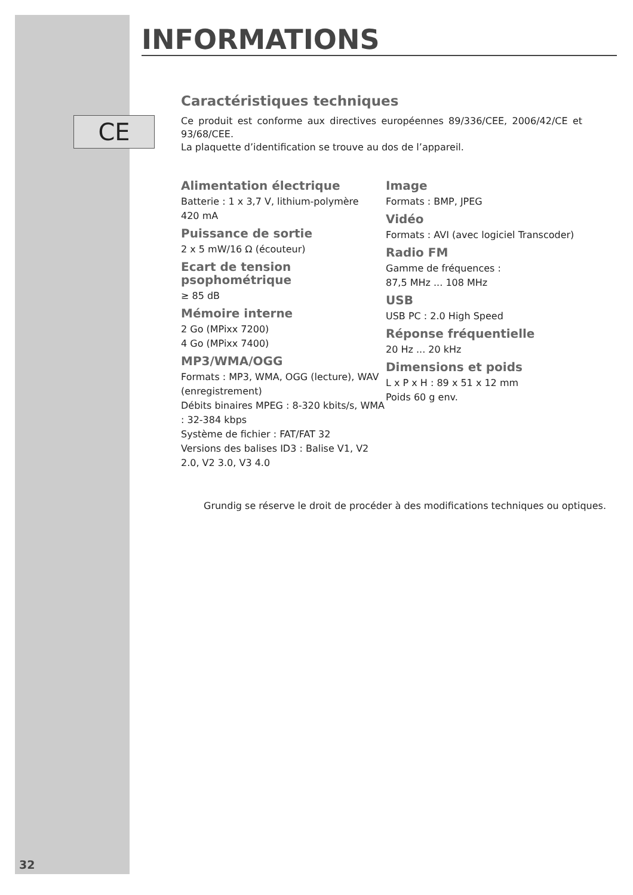CE
INFORMATIONS
Caractéristiques techniques
Ce produit est conforme aux directives européennes 89/336/CEE, 2006/42/CE et 93/68/CEE.
La plaquette d’identification se trouve au dos de l’appareil.
Alimentation électrique
Batterie : 1 x 3,7 V, lithium-polymère
420 mA
Puissance de sortie
2 x 5 mW/16 Ω (écouteur)
Ecart de tension psophométrique
≥ 85 dB
Mémoire interne
2 Go (MPixx 7200)
4 Go (MPixx 7400)
MP3/WMA/OGG
Formats : MP3, WMA, OGG (lecture), WAV (enregistrement)
Débits binaires MPEG : 8-320 kbits/s, WMA : 32-384 kbps
Système de fichier : FAT/FAT 32
Versions des balises ID3 : Balise V1, V2 2.0, V2 3.0, V3 4.0
Image
Formats : BMP, JPEG
Vidéo
Formats : AVI (avec logiciel Transcoder)
Radio FM
Gamme de fréquences :
87,5 MHz ... 108 MHz
USB
USB PC : 2.0 High Speed
Réponse fréquentielle
20 Hz ... 20 kHz
Dimensions et poids
L x P x H : 89 x 51 x 12 mm
Poids 60 g env.
Grundig se réserve le droit de procéder à des modifications techniques ou optiques.
32